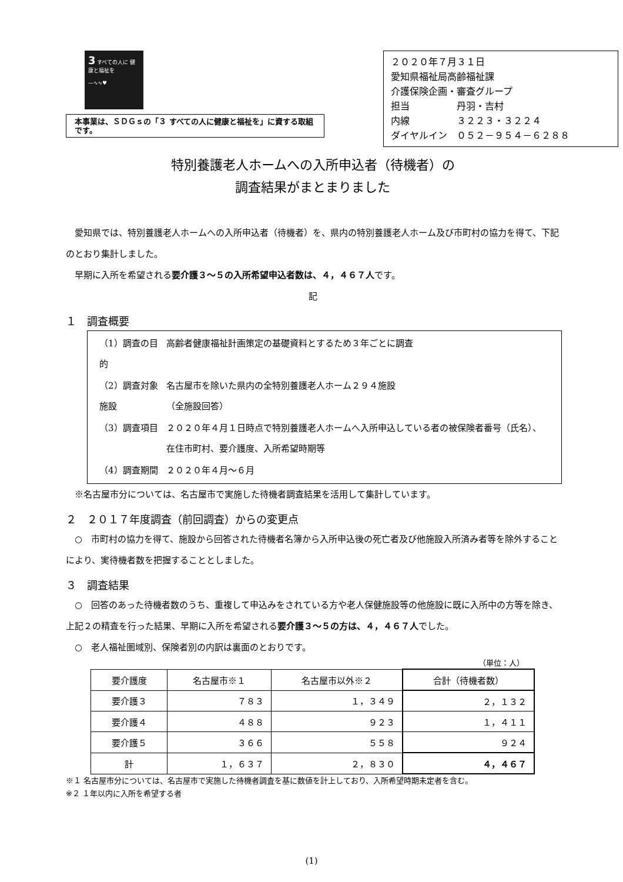3 すべての人に 健康と福祉を
—∿∿♥
本事業は、ＳＤＧｓの「３ すべての人に健康と福祉を」に資する取組です。
２０２０年７月３１日
愛知県福祉局高齢福祉課
介護保険企画・審査グループ
担当　　　　　丹羽・吉村
内線　　　　　３２２３・３２２４
ダイヤルイン　０５２－９５４－６２８８
特別養護老人ホームへの入所申込者（待機者）の
調査結果がまとまりました
　愛知県では、特別養護老人ホームへの入所申込者（待機者）を、県内の特別養護老人ホーム及び市町村の協力を得て、下記のとおり集計しました。
　早期に入所を希望される要介護３～５の入所希望申込者数は、４，４６７人です。
記
１　調査概要
| （1）調査の目的 | 高齢者健康福祉計画策定の基礎資料とするため３年ごとに調査 |
| （2）調査対象施設 | 名古屋市を除いた県内の全特別養護老人ホーム２９４施設 （全施設回答） |
| （3）調査項目 | ２０２０年４月１日時点で特別養護老人ホームへ入所申込している者の被保険者番号（氏名）、在住市町村、要介護度、入所希望時期等 |
| （4）調査期間 | ２０２０年４月～６月 |
　※名古屋市分については、名古屋市で実施した待機者調査結果を活用して集計しています。
２　２０１７年度調査（前回調査）からの変更点
　○　市町村の協力を得て、施設から回答された待機者名簿から入所申込後の死亡者及び他施設入所済み者等を除外することにより、実待機者数を把握することとしました。
３　調査結果
　○　回答のあった待機者数のうち、重複して申込みをされている方や老人保健施設等の他施設に既に入所中の方等を除き、上記２の精査を行った結果、早期に入所を希望される要介護３～５の方は、４，４６７人でした。
　○　老人福祉圏域別、保険者別の内訳は裏面のとおりです。
（単位：人）
| 要介護度 | 名古屋市※１ | 名古屋市以外※２ | 合計（待機者数） |
| --- | --- | --- | --- |
| 要介護３ | ７８３ | １，３４９ | ２，１３２ |
| 要介護４ | ４８８ | ９２３ | １，４１１ |
| 要介護５ | ３６６ | ５５８ | ９２４ |
| 計 | １，６３７ | ２，８３０ | ４，４６７ |
※１ 名古屋市分については、名古屋市で実施した待機者調査を基に数値を計上しており、入所希望時期未定者を含む。
※２ １年以内に入所を希望する者
(1)